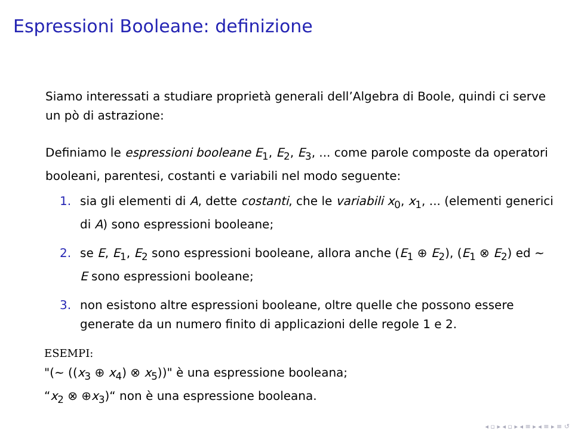Espressioni Booleane: definizione
Siamo interessati a studiare proprietà generali dell’Algebra di Boole, quindi ci serve un pò di astrazione:
Definiamo le espressioni booleane E<sub>1</sub>, E<sub>2</sub>, E<sub>3</sub>, ... come parole composte da operatori booleani, parentesi, costanti e variabili nel modo seguente:
1. sia gli elementi di A, dette costanti, che le variabili x<sub>0</sub>, x<sub>1</sub>, ... (elementi generici di A) sono espressioni booleane;
2. se E, E<sub>1</sub>, E<sub>2</sub> sono espressioni booleane, allora anche (E<sub>1</sub> ⊕ E<sub>2</sub>), (E<sub>1</sub> ⊗ E<sub>2</sub>) ed ∼ E sono espressioni booleane;
3. non esistono altre espressioni booleane, oltre quelle che possono essere generate da un numero finito di applicazioni delle regole 1 e 2.
ESEMPI:
"(∼ ((x<sub>3</sub> ⊕ x<sub>4</sub>) ⊗ x<sub>5</sub>))" è una espressione booleana;
“x<sub>2</sub> ⊗ ⊕x<sub>3</sub>)“ non è una espressione booleana.
◂ ▫ ▸ ◂ ▫ ▸ ◂ ≡ ▸ ◂ ≡ ▸ ≡ ↺